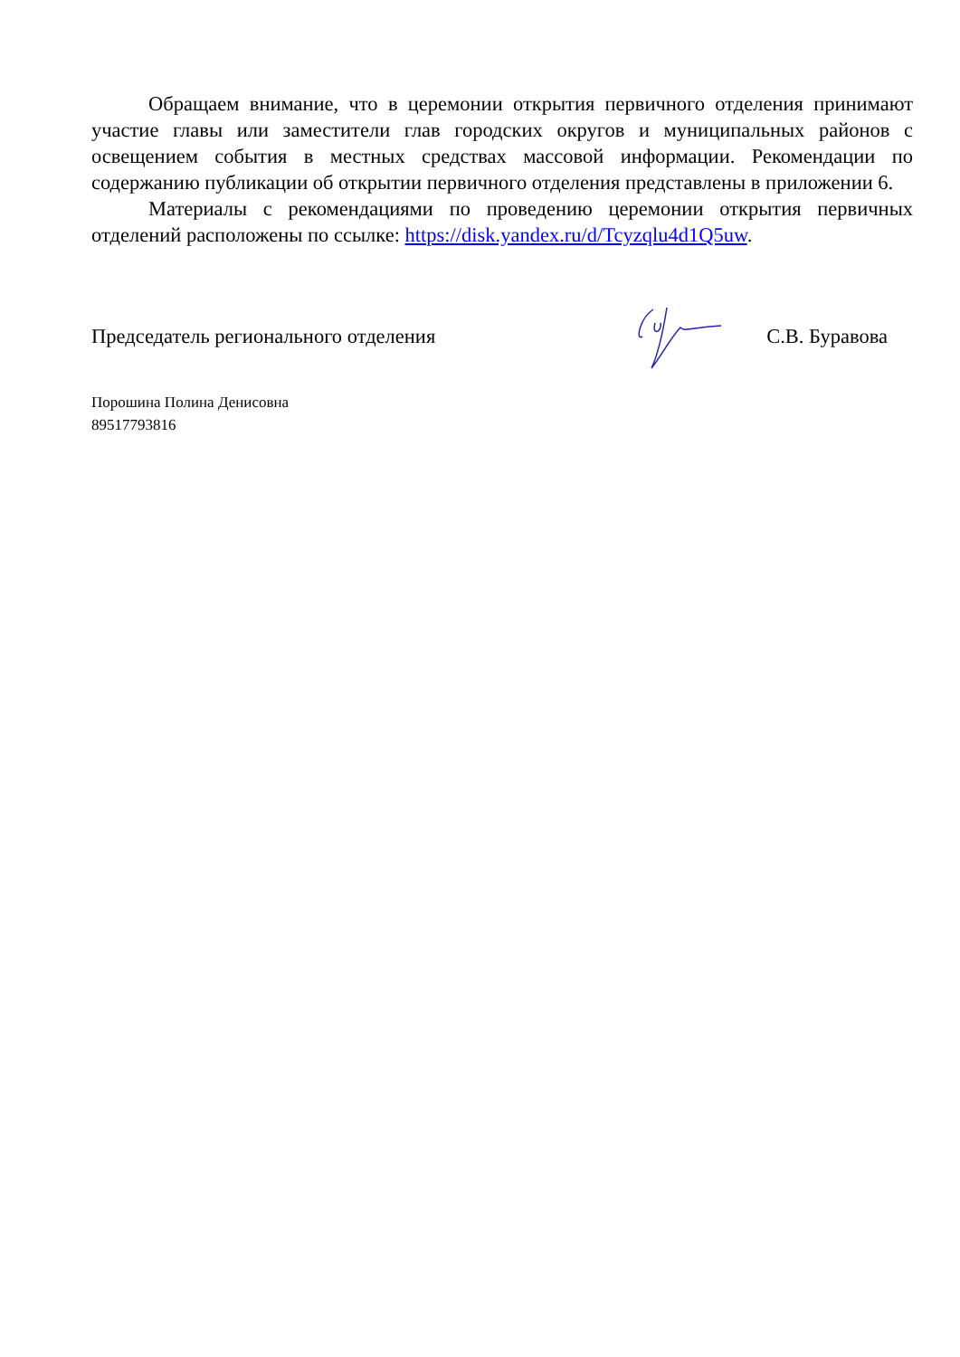Обращаем внимание, что в церемонии открытия первичного отделения принимают участие главы или заместители глав городских округов и муниципальных районов с освещением события в местных средствах массовой информации. Рекомендации по содержанию публикации об открытии первичного отделения представлены в приложении 6.
Материалы с рекомендациями по проведению церемонии открытия первичных отделений расположены по ссылке: https://disk.yandex.ru/d/Tcyzqlu4d1Q5uw.
Председатель регионального отделения С.В. Буравова
Порошина Полина Денисовна
89517793816